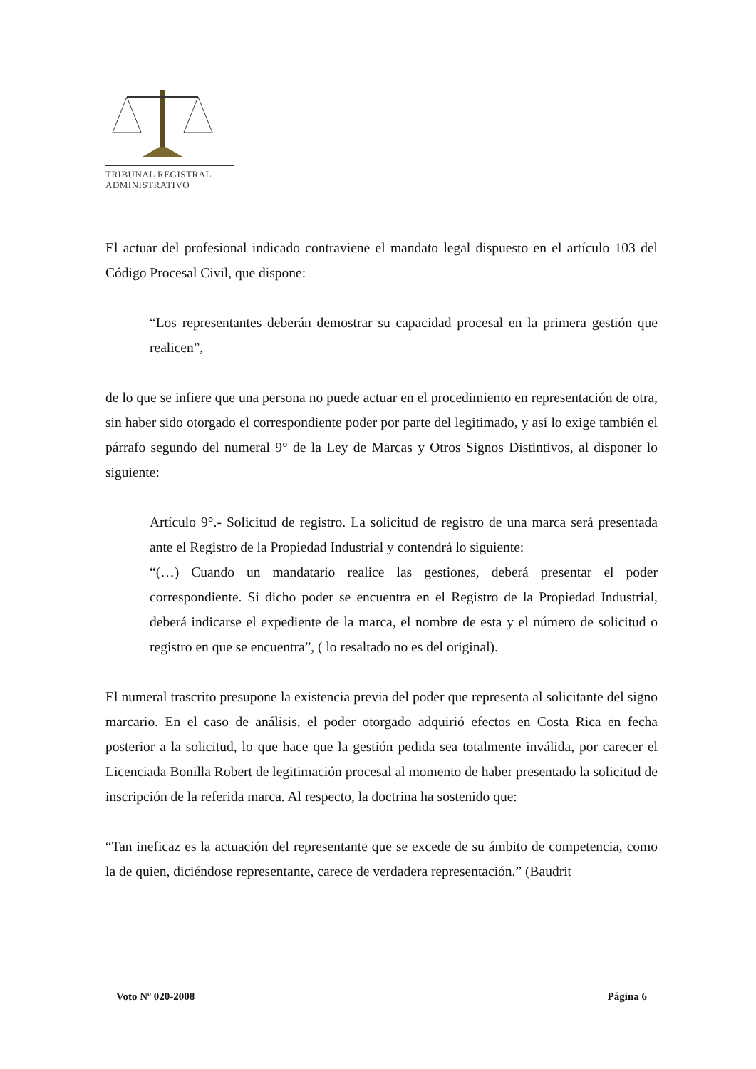TRIBUNAL REGISTRAL
ADMINISTRATIVO
El actuar del profesional indicado contraviene el mandato legal dispuesto en el artículo 103 del Código Procesal Civil, que dispone:
“Los representantes deberán demostrar su capacidad procesal en la primera gestión que realicen”,
de lo que se infiere que una persona no puede actuar en el procedimiento en representación de otra, sin haber sido otorgado el correspondiente poder por parte del legitimado, y así lo exige también el párrafo segundo del numeral 9° de la Ley de Marcas y Otros Signos Distintivos, al disponer lo siguiente:
Artículo 9°.- Solicitud de registro. La solicitud de registro de una marca será presentada ante el Registro de la Propiedad Industrial y contendrá lo siguiente:
“(…) Cuando un mandatario realice las gestiones, deberá presentar el poder correspondiente. Si dicho poder se encuentra en el Registro de la Propiedad Industrial, deberá indicarse el expediente de la marca, el nombre de esta y el número de solicitud o registro en que se encuentra”, ( lo resaltado no es del original).
El numeral trascrito presupone la existencia previa del poder que representa al solicitante del signo marcario. En el caso de análisis, el poder otorgado adquirió efectos en Costa Rica en fecha posterior a la solicitud, lo que hace que la gestión pedida sea totalmente inválida, por carecer el Licenciada Bonilla Robert de legitimación procesal al momento de haber presentado la solicitud de inscripción de la referida marca. Al respecto, la doctrina ha sostenido que:
“Tan ineficaz es la actuación del representante que se excede de su ámbito de competencia, como la de quien, diciéndose representante, carece de verdadera representación.” (Baudrit
Voto Nº 020-2008 Página 6